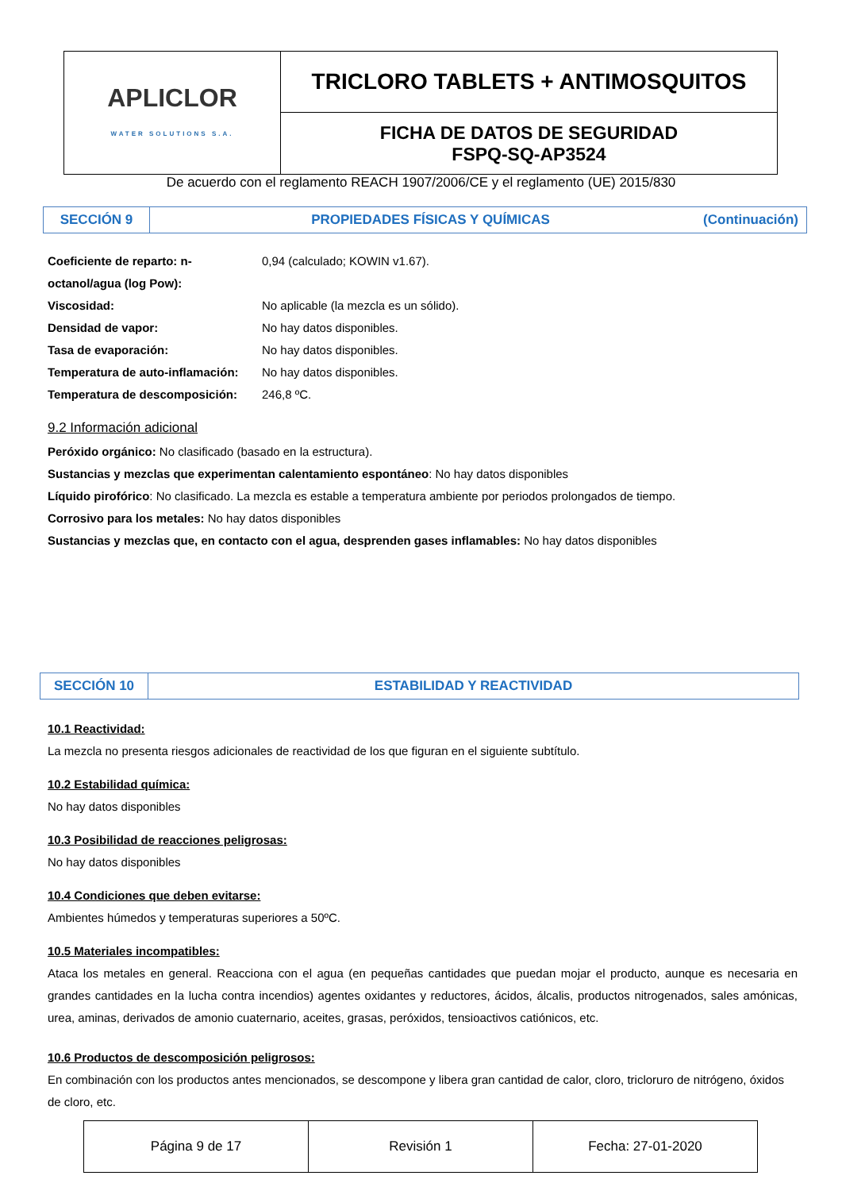| APLICLOR WATER SOLUTIONS S.A. | TRICLORO TABLETS + ANTIMOSQUITOS |
| | FICHA DE DATOS DE SEGURIDAD FSPQ-SQ-AP3524 |
De acuerdo con el reglamento REACH 1907/2006/CE y el reglamento (UE) 2015/830
| SECCIÓN 9 | PROPIEDADES FÍSICAS Y QUÍMICAS (Continuación) |
| Coeficiente de reparto: n-octanol/agua (log Pow): | 0,94 (calculado; KOWIN v1.67). |
| Viscosidad: | No aplicable (la mezcla es un sólido). |
| Densidad de vapor: | No hay datos disponibles. |
| Tasa de evaporación: | No hay datos disponibles. |
| Temperatura de auto-inflamación: | No hay datos disponibles. |
| Temperatura de descomposición: | 246,8 ºC. |
9.2 Información adicional
Peróxido orgánico: No clasificado (basado en la estructura).
Sustancias y mezclas que experimentan calentamiento espontáneo: No hay datos disponibles
Líquido pirofórico: No clasificado. La mezcla es estable a temperatura ambiente por periodos prolongados de tiempo.
Corrosivo para los metales: No hay datos disponibles
Sustancias y mezclas que, en contacto con el agua, desprenden gases inflamables: No hay datos disponibles
| SECCIÓN 10 | ESTABILIDAD Y REACTIVIDAD |
10.1 Reactividad:
La mezcla no presenta riesgos adicionales de reactividad de los que figuran en el siguiente subtítulo.
10.2 Estabilidad química:
No hay datos disponibles
10.3 Posibilidad de reacciones peligrosas:
No hay datos disponibles
10.4 Condiciones que deben evitarse:
Ambientes húmedos y temperaturas superiores a 50ºC.
10.5 Materiales incompatibles:
Ataca los metales en general. Reacciona con el agua (en pequeñas cantidades que puedan mojar el producto, aunque es necesaria en grandes cantidades en la lucha contra incendios) agentes oxidantes y reductores, ácidos, álcalis, productos nitrogenados, sales amónicas, urea, aminas, derivados de amonio cuaternario, aceites, grasas, peróxidos, tensioactivos catiónicos, etc.
10.6 Productos de descomposición peligrosos:
En combinación con los productos antes mencionados, se descompone y libera gran cantidad de calor, cloro, tricloruro de nitrógeno, óxidos de cloro, etc.
| Página 9 de 17 | Revisión 1 | Fecha: 27-01-2020 |